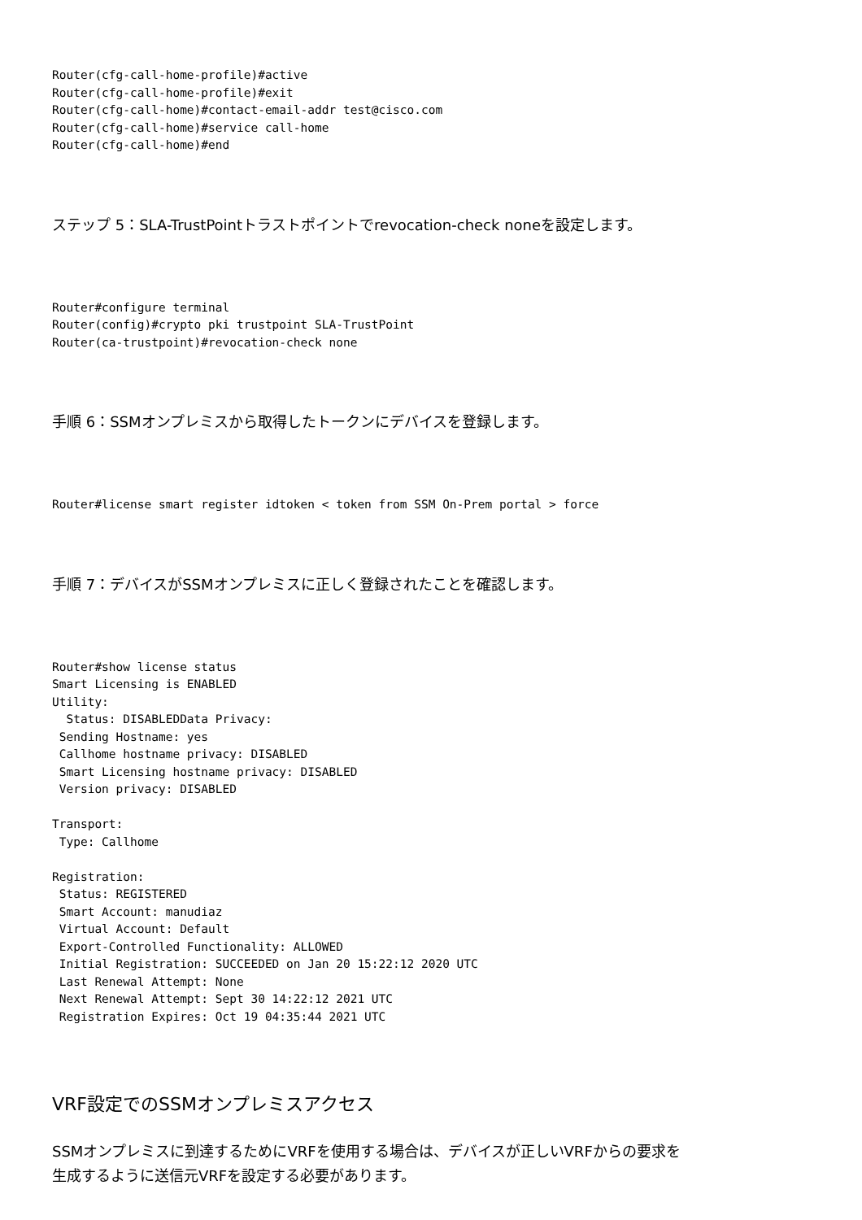Router(cfg-call-home-profile)#active
Router(cfg-call-home-profile)#exit
Router(cfg-call-home)#contact-email-addr test@cisco.com
Router(cfg-call-home)#service call-home
Router(cfg-call-home)#end
ステップ 5：SLA-TrustPointトラストポイントでrevocation-check noneを設定します。
Router#configure terminal
Router(config)#crypto pki trustpoint SLA-TrustPoint
Router(ca-trustpoint)#revocation-check none
手順 6：SSMオンプレミスから取得したトークンにデバイスを登録します。
Router#license smart register idtoken < token from SSM On-Prem portal > force
手順 7：デバイスがSSMオンプレミスに正しく登録されたことを確認します。
Router#show license status
Smart Licensing is ENABLED
Utility:
  Status: DISABLEDData Privacy:
 Sending Hostname: yes
 Callhome hostname privacy: DISABLED
 Smart Licensing hostname privacy: DISABLED
 Version privacy: DISABLED

Transport:
 Type: Callhome

Registration:
 Status: REGISTERED
 Smart Account: manudiaz
 Virtual Account: Default
 Export-Controlled Functionality: ALLOWED
 Initial Registration: SUCCEEDED on Jan 20 15:22:12 2020 UTC
 Last Renewal Attempt: None
 Next Renewal Attempt: Sept 30 14:22:12 2021 UTC
 Registration Expires: Oct 19 04:35:44 2021 UTC
VRF設定でのSSMオンプレミスアクセス
SSMオンプレミスに到達するためにVRFを使用する場合は、デバイスが正しいVRFからの要求を
生成するように送信元VRFを設定する必要があります。